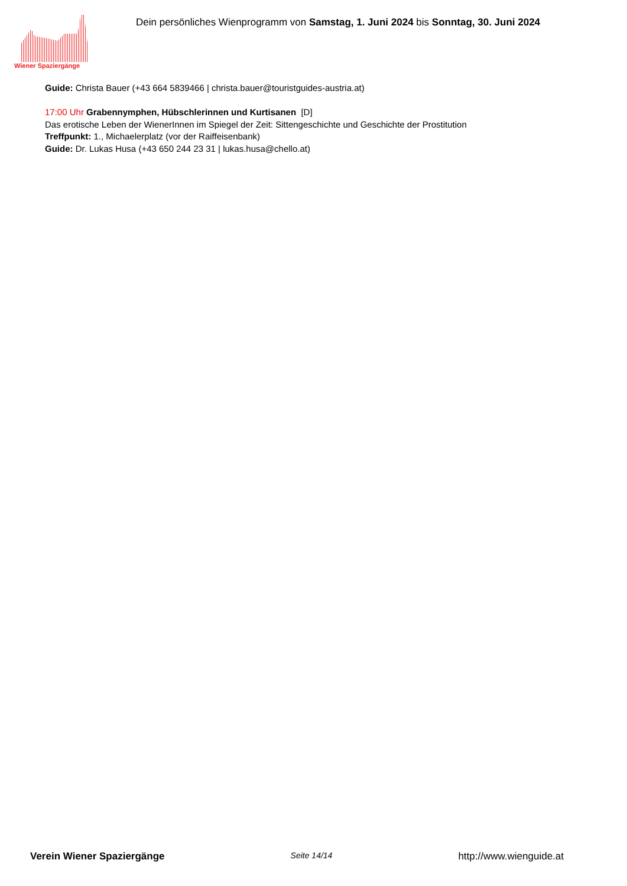Wiener Spaziergänge
Dein persönliches Wienprogramm von Samstag, 1. Juni 2024 bis Sonntag, 30. Juni 2024
Guide: Christa Bauer (+43 664 5839466 | christa.bauer@touristguides-austria.at)
17:00 Uhr Grabennymphen, Hübschlerinnen und Kurtisanen [D]
Das erotische Leben der WienerInnen im Spiegel der Zeit: Sittengeschichte und Geschichte der Prostitution
Treffpunkt: 1., Michaelerplatz (vor der Raiffeisenbank)
Guide: Dr. Lukas Husa (+43 650 244 23 31 | lukas.husa@chello.at)
Verein Wiener Spaziergänge Seite 14/14 http://www.wienguide.at